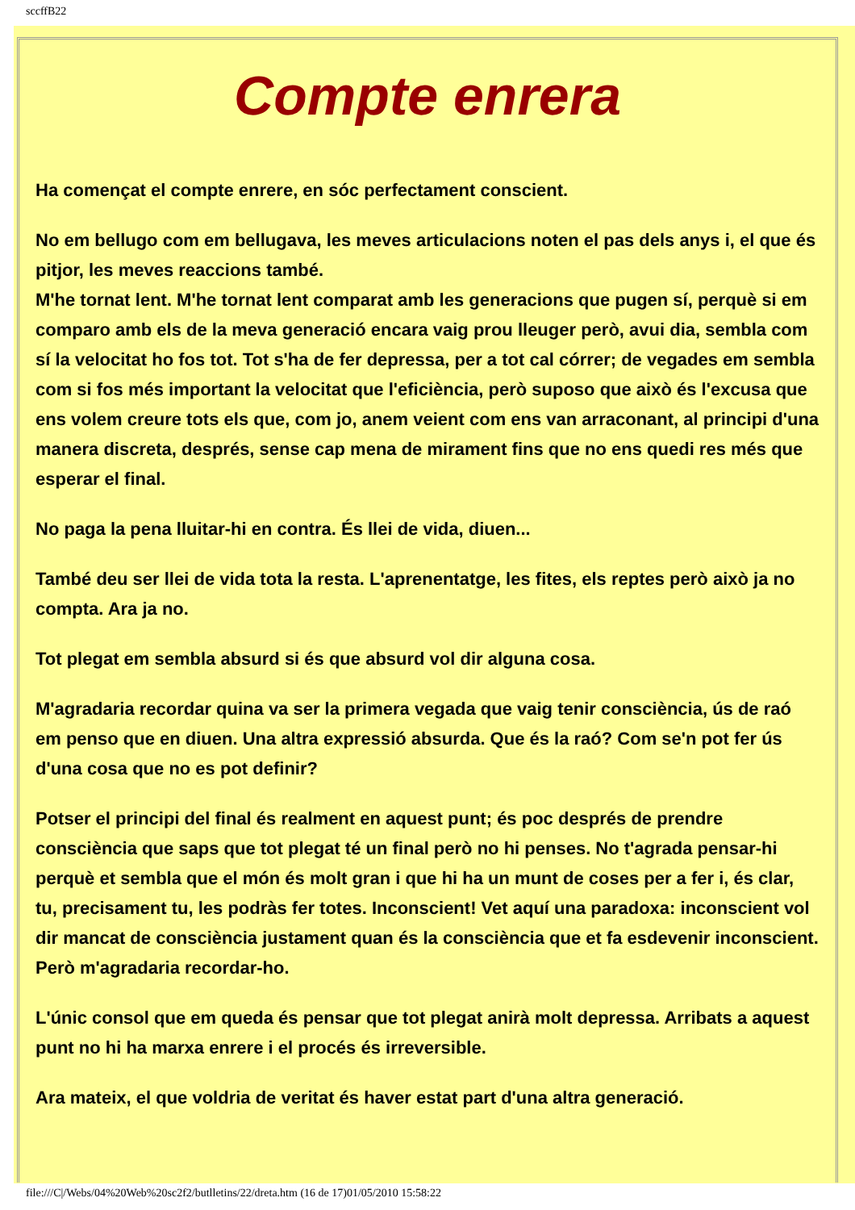sccffB22
Compte enrera
Ha començat el compte enrere, en sóc perfectament conscient.
No em bellugo com em bellugava, les meves articulacions noten el pas dels anys i, el que és pitjor, les meves reaccions també.
M'he tornat lent. M'he tornat lent comparat amb les generacions que pugen sí, perquè si em comparo amb els de la meva generació encara vaig prou lleuger però, avui dia, sembla com sí la velocitat ho fos tot. Tot s'ha de fer depressa, per a tot cal córrer; de vegades em sembla com si fos més important la velocitat que l'eficiència, però suposo que això és l'excusa que ens volem creure tots els que, com jo, anem veient com ens van arraconant, al principi d'una manera discreta, després, sense cap mena de mirament fins que no ens quedi res més que esperar el final.
No paga la pena lluitar-hi en contra. És llei de vida, diuen...
També deu ser llei de vida tota la resta. L'aprenentatge, les fites, els reptes però això ja no compta. Ara ja no.
Tot plegat em sembla absurd si és que absurd vol dir alguna cosa.
M'agradaria recordar quina va ser la primera vegada que vaig tenir consciència, ús de raó em penso que en diuen. Una altra expressió absurda. Que és la raó? Com se'n pot fer ús d'una cosa que no es pot definir?
Potser el principi del final és realment en aquest punt; és poc després de prendre consciència que saps que tot plegat té un final però no hi penses. No t'agrada pensar-hi perquè et sembla que el món és molt gran i que hi ha un munt de coses per a fer i, és clar, tu, precisament tu, les podràs fer totes. Inconscient! Vet aquí una paradoxa: inconscient vol dir mancat de consciència justament quan és la consciència que et fa esdevenir inconscient. Però m'agradaria recordar-ho.
L'únic consol que em queda és pensar que tot plegat anirà molt depressa. Arribats a aquest punt no hi ha marxa enrere i el procés és irreversible.
Ara mateix, el que voldria de veritat és haver estat part d'una altra generació.
file:///C|/Webs/04%20Web%20sc2f2/butlletins/22/dreta.htm (16 de 17)01/05/2010 15:58:22